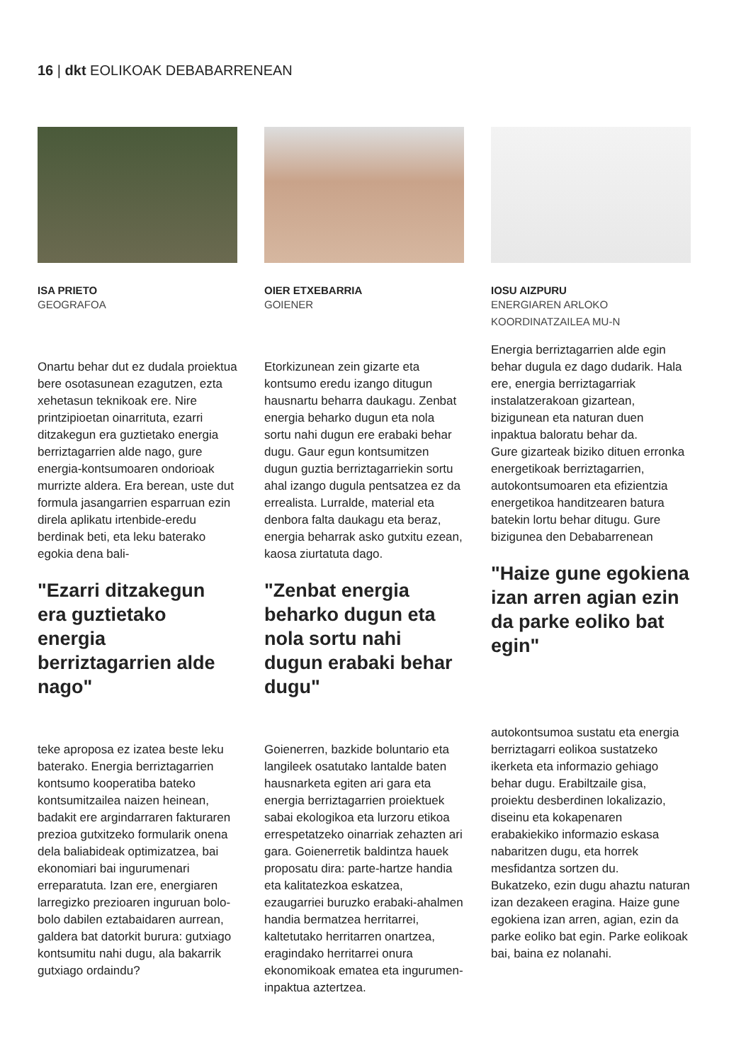16 | dkt EOLIKOAK DEBABARRENEAN
ISA PRIETO
GEOGRAFOA
Onartu behar dut ez dudala proiektua bere osotasunean ezagutzen, ezta xehetasun teknikoak ere. Nire printzipioetan oinarrituta, ezarri ditzakegun era guztietako energia berriztagarrien alde nago, gure energia-kontsumoaren ondorioak murrizte aldera. Era berean, uste dut formula jasangarrien esparruan ezin direla aplikatu irtenbide-eredu berdinak beti, eta leku baterako egokia dena bali-
"Ezarri ditzakegun era guztietako energia berriztagarrien alde nago"
teke aproposa ez izatea beste leku baterako. Energia berriztagarrien kontsumo kooperatiba bateko kontsumitzailea naizen heinean, badakit ere argindarraren fakturaren prezioa gutxitzeko formularik onena dela baliabideak optimizatzea, bai ekonomiari bai ingurumenari erreparatuta. Izan ere, energiaren larregizko prezioaren inguruan bolo-bolo dabilen eztabaidaren aurrean, galdera bat datorkit burura: gutxiago kontsumitu nahi dugu, ala bakarrik gutxiago ordaindu?
OIER ETXEBARRIA
GOIENER
Etorkizunean zein gizarte eta kontsumo eredu izango ditugun hausnartu beharra daukagu. Zenbat energia beharko dugun eta nola sortu nahi dugun ere erabaki behar dugu. Gaur egun kontsumitzen dugun guztia berriztagarriekin sortu ahal izango dugula pentsatzea ez da errealista. Lurralde, material eta denbora falta daukagu eta beraz, energia beharrak asko gutxitu ezean, kaosa ziurtatuta dago.
"Zenbat energia beharko dugun eta nola sortu nahi dugun erabaki behar dugu"
Goienerren, bazkide boluntario eta langileek osatutako lantalde baten hausnarketa egiten ari gara eta energia berriztagarrien proiektuek sabai ekologikoa eta lurzoru etikoa errespetatzeko oinarriak zehazten ari gara. Goienerretik baldintza hauek proposatu dira: parte-hartze handia eta kalitatezkoa eskatzea, ezaugarriei buruzko erabaki-ahalmen handia bermatzea herritarrei, kaltetutako herritarren onartzea, eragindako herritarrei onura ekonomikoak ematea eta ingurumen-inpaktua aztertzea.
IOSU AIZPURU
ENERGIAREN ARLOKO
KOORDINATZAILEA MU-N
Energia berriztagarrien alde egin behar dugula ez dago dudarik. Hala ere, energia berriztagarriak instalatzerakoan gizartean, bizigunean eta naturan duen inpaktua baloratu behar da.
Gure gizarteak biziko dituen erronka energetikoak berriztagarrien, autokontsumoaren eta efizientzia energetikoa handitzearen batura batekin lortu behar ditugu. Gure bizigunea den Debabarrenean
"Haize gune egokiena izan arren agian ezin da parke eoliko bat egin"
autokontsumoa sustatu eta energia berriztagarri eolikoa sustatzeko ikerketa eta informazio gehiago behar dugu. Erabiltzaile gisa, proiektu desberdinen lokalizazio, diseinu eta kokapenaren erabakiekiko informazio eskasa nabaritzen dugu, eta horrek mesfidantza sortzen du.
Bukatzeko, ezin dugu ahaztu naturan izan dezakeen eragina. Haize gune egokiena izan arren, agian, ezin da parke eoliko bat egin. Parke eolikoak bai, baina ez nolanahi.